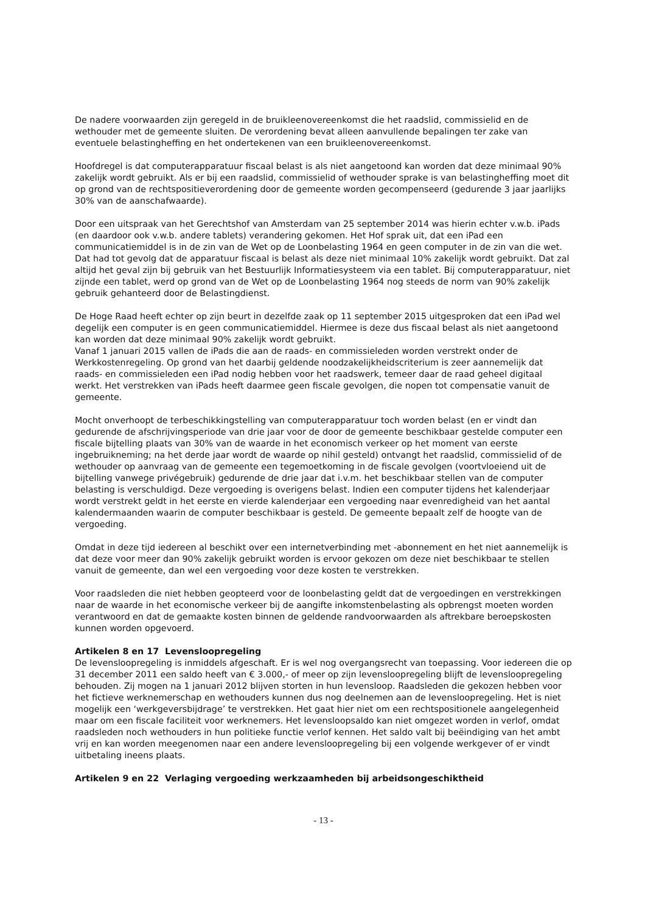De nadere voorwaarden zijn geregeld in de bruikleenovereenkomst die het raadslid, commissielid en de wethouder met de gemeente sluiten. De verordening bevat alleen aanvullende bepalingen ter zake van eventuele belastingheffing en het ondertekenen van een bruikleenovereenkomst.
Hoofdregel is dat computerapparatuur fiscaal belast is als niet aangetoond kan worden dat deze minimaal 90% zakelijk wordt gebruikt. Als er bij een raadslid, commissielid of wethouder sprake is van belastingheffing moet dit op grond van de rechtspositieverordening door de gemeente worden gecompenseerd (gedurende 3 jaar jaarlijks 30% van de aanschafwaarde).
Door een uitspraak van het Gerechtshof van Amsterdam van 25 september 2014 was hierin echter v.w.b. iPads (en daardoor ook v.w.b. andere tablets) verandering gekomen. Het Hof sprak uit, dat een iPad een communicatiemiddel is in de zin van de Wet op de Loonbelasting 1964 en geen computer in de zin van die wet. Dat had tot gevolg dat de apparatuur fiscaal is belast als deze niet minimaal 10% zakelijk wordt gebruikt. Dat zal altijd het geval zijn bij gebruik van het Bestuurlijk Informatiesysteem via een tablet. Bij computerapparatuur, niet zijnde een tablet, werd op grond van de Wet op de Loonbelasting 1964 nog steeds de norm van 90% zakelijk gebruik gehanteerd door de Belastingdienst.
De Hoge Raad heeft echter op zijn beurt in dezelfde zaak op 11 september 2015 uitgesproken dat een iPad wel degelijk een computer is en geen communicatiemiddel. Hiermee is deze dus fiscaal belast als niet aangetoond kan worden dat deze minimaal 90% zakelijk wordt gebruikt.
Vanaf 1 januari 2015 vallen de iPads die aan de raads- en commissieleden worden verstrekt onder de Werkkostenregeling. Op grond van het daarbij geldende noodzakelijkheidscriterium is zeer aannemelijk dat raads- en commissieleden een iPad nodig hebben voor het raadswerk, temeer daar de raad geheel digitaal werkt. Het verstrekken van iPads heeft daarmee geen fiscale gevolgen, die nopen tot compensatie vanuit de gemeente.
Mocht onverhoopt de terbeschikkingstelling van computerapparatuur toch worden belast (en er vindt dan gedurende de afschrijvingsperiode van drie jaar voor de door de gemeente beschikbaar gestelde computer een fiscale bijtelling plaats van 30% van de waarde in het economisch verkeer op het moment van eerste ingebruikneming; na het derde jaar wordt de waarde op nihil gesteld) ontvangt het raadslid, commissielid of de wethouder op aanvraag van de gemeente een tegemoetkoming in de fiscale gevolgen (voortvloeiend uit de bijtelling vanwege privégebruik) gedurende de drie jaar dat i.v.m. het beschikbaar stellen van de computer belasting is verschuldigd. Deze vergoeding is overigens belast. Indien een computer tijdens het kalenderjaar wordt verstrekt geldt in het eerste en vierde kalenderjaar een vergoeding naar evenredigheid van het aantal kalendermaanden waarin de computer beschikbaar is gesteld. De gemeente bepaalt zelf de hoogte van de vergoeding.
Omdat in deze tijd iedereen al beschikt over een internetverbinding met -abonnement en het niet aannemelijk is dat deze voor meer dan 90% zakelijk gebruikt worden is ervoor gekozen om deze niet beschikbaar te stellen vanuit de gemeente, dan wel een vergoeding voor deze kosten te verstrekken.
Voor raadsleden die niet hebben geopteerd voor de loonbelasting geldt dat de vergoedingen en verstrekkingen naar de waarde in het economische verkeer bij de aangifte inkomstenbelasting als opbrengst moeten worden verantwoord en dat de gemaakte kosten binnen de geldende randvoorwaarden als aftrekbare beroepskosten kunnen worden opgevoerd.
Artikelen 8 en 17 Levensloopregeling
De levensloopregeling is inmiddels afgeschaft. Er is wel nog overgangsrecht van toepassing. Voor iedereen die op 31 december 2011 een saldo heeft van € 3.000,- of meer op zijn levensloopregeling blijft de levensloopregeling behouden. Zij mogen na 1 januari 2012 blijven storten in hun levensloop. Raadsleden die gekozen hebben voor het fictieve werknemerschap en wethouders kunnen dus nog deelnemen aan de levensloopregeling. Het is niet mogelijk een ‘werkgeversbijdrage’ te verstrekken. Het gaat hier niet om een rechtspositionele aangelegenheid maar om een fiscale faciliteit voor werknemers. Het levensloopsaldo kan niet omgezet worden in verlof, omdat raadsleden noch wethouders in hun politieke functie verlof kennen. Het saldo valt bij beëindiging van het ambt vrij en kan worden meegenomen naar een andere levensloopregeling bij een volgende werkgever of er vindt uitbetaling ineens plaats.
Artikelen 9 en 22 Verlaging vergoeding werkzaamheden bij arbeidsongeschiktheid
- 13 -